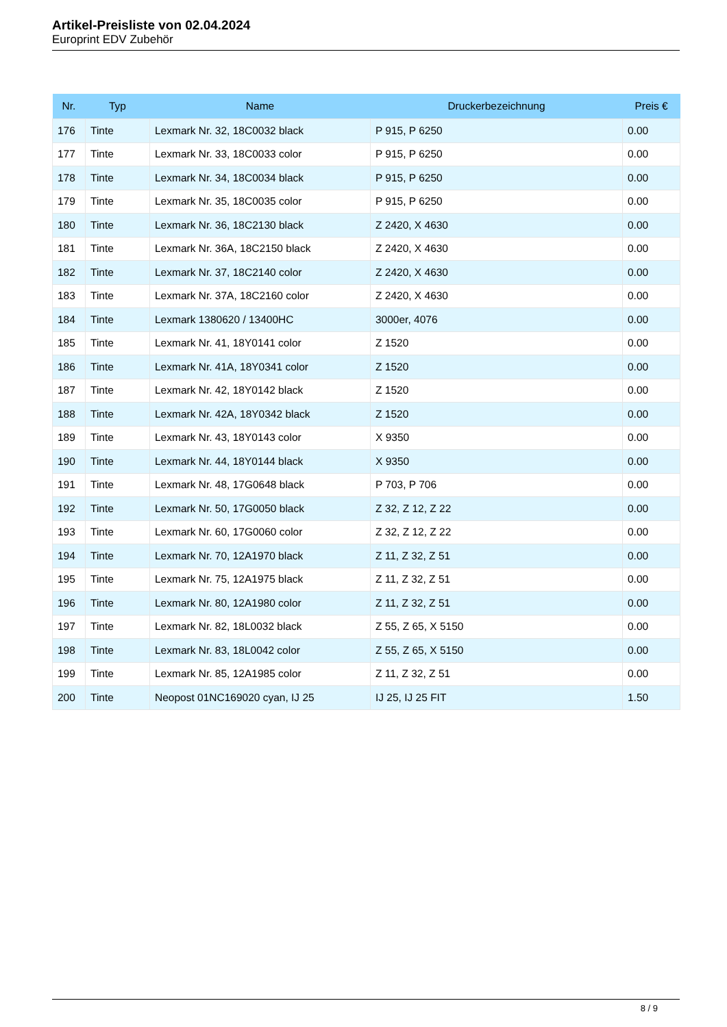Artikel-Preisliste von 02.04.2024
Europrint EDV Zubehör
| Nr. | Typ | Name | Druckerbezeichnung | Preis € |
| --- | --- | --- | --- | --- |
| 176 | Tinte | Lexmark Nr. 32, 18C0032 black | P 915, P 6250 | 0.00 |
| 177 | Tinte | Lexmark Nr. 33, 18C0033 color | P 915, P 6250 | 0.00 |
| 178 | Tinte | Lexmark Nr. 34, 18C0034 black | P 915, P 6250 | 0.00 |
| 179 | Tinte | Lexmark Nr. 35, 18C0035 color | P 915, P 6250 | 0.00 |
| 180 | Tinte | Lexmark Nr. 36, 18C2130 black | Z 2420, X 4630 | 0.00 |
| 181 | Tinte | Lexmark Nr. 36A, 18C2150 black | Z 2420, X 4630 | 0.00 |
| 182 | Tinte | Lexmark Nr. 37, 18C2140 color | Z 2420, X 4630 | 0.00 |
| 183 | Tinte | Lexmark Nr. 37A, 18C2160 color | Z 2420, X 4630 | 0.00 |
| 184 | Tinte | Lexmark 1380620 / 13400HC | 3000er, 4076 | 0.00 |
| 185 | Tinte | Lexmark Nr. 41, 18Y0141 color | Z 1520 | 0.00 |
| 186 | Tinte | Lexmark Nr. 41A, 18Y0341 color | Z 1520 | 0.00 |
| 187 | Tinte | Lexmark Nr. 42, 18Y0142 black | Z 1520 | 0.00 |
| 188 | Tinte | Lexmark Nr. 42A, 18Y0342 black | Z 1520 | 0.00 |
| 189 | Tinte | Lexmark Nr. 43, 18Y0143 color | X 9350 | 0.00 |
| 190 | Tinte | Lexmark Nr. 44, 18Y0144 black | X 9350 | 0.00 |
| 191 | Tinte | Lexmark Nr. 48, 17G0648 black | P 703, P 706 | 0.00 |
| 192 | Tinte | Lexmark Nr. 50, 17G0050 black | Z 32, Z 12, Z 22 | 0.00 |
| 193 | Tinte | Lexmark Nr. 60, 17G0060 color | Z 32, Z 12, Z 22 | 0.00 |
| 194 | Tinte | Lexmark Nr. 70, 12A1970 black | Z 11, Z 32, Z 51 | 0.00 |
| 195 | Tinte | Lexmark Nr. 75, 12A1975 black | Z 11, Z 32, Z 51 | 0.00 |
| 196 | Tinte | Lexmark Nr. 80, 12A1980 color | Z 11, Z 32, Z 51 | 0.00 |
| 197 | Tinte | Lexmark Nr. 82, 18L0032 black | Z 55, Z 65, X 5150 | 0.00 |
| 198 | Tinte | Lexmark Nr. 83, 18L0042 color | Z 55, Z 65, X 5150 | 0.00 |
| 199 | Tinte | Lexmark Nr. 85, 12A1985 color | Z 11, Z 32, Z 51 | 0.00 |
| 200 | Tinte | Neopost 01NC169020 cyan, IJ 25 | IJ 25, IJ 25 FIT | 1.50 |
8 / 9